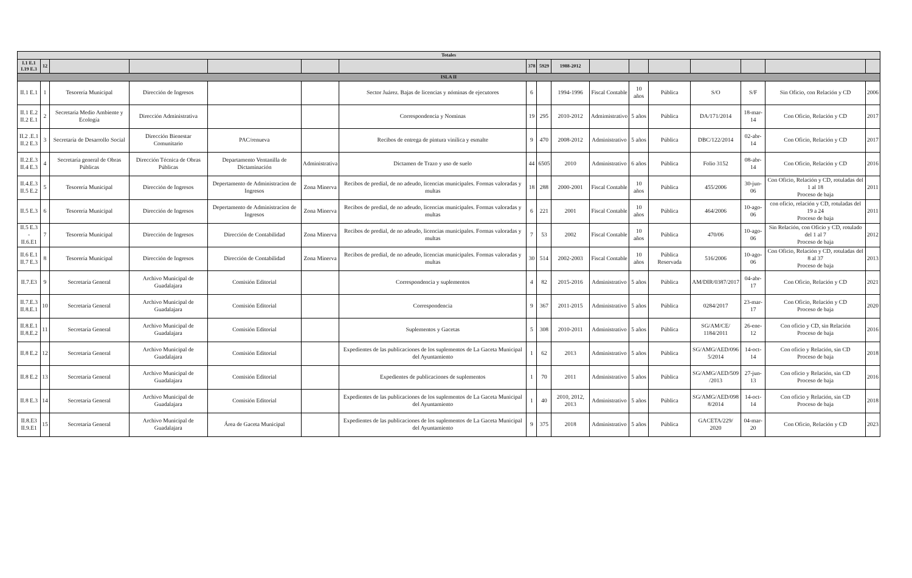| Totales | | | | | | | | | | | | | | | | |
| --- | --- | --- | --- | --- | --- | --- | --- | --- | --- | --- | --- | --- | --- | --- | --- | --- |
| I.1 E.1 I.19 E.3 | 12 | | | | | | 378 | 5929 | 1988-2012 | | | | | | | |
| ISLA II | | | | | | | | | | | | | | | | |
| II.1 E.1 | 1 | Tesorería Municipal | Dirección de Ingresos | | | Sector Juárez. Bajas de licencias y nóminas de ejecutores | 6 | | 1994-1996 | Fiscal Contable | 10 años | Pública | S/O | S/F | Sin Oficio, con Relación y CD | 2006 |
| II.1 E.2 II.2 E.1 | 2 | Secretaría Medio Ambiente y Ecología | Dirección Administrativa | | | Correspondencia y Nominas | 19 | 295 | 2010-2012 | Admimistrativo | 5 años | Pública | DA/171/2014 | 18-mar-14 | Con Oficio, Relación y CD | 2017 |
| II.2 .E.1 II.2 E.3 | 3 | Secretaría de Desarrollo Social | Dirección Bienestar Comunitario | PAC/renueva | | Recibos de entrega de pintura vinílica y esmalte | 9 | 470 | 2008-2012 | Administrativo | 5 años | Pública | DBC/122/2014 | 02-abr-14 | Con Oficio, Relación y CD | 2017 |
| II.2.E.3 II.4 E.3 | 4 | Secretaría general de Obras Públicas | Dirección Técnica de Obras Públicas | Departamento Ventanilla de Dictaminación | Administrativa | Dictamen de Trazo y uso de suelo | 44 | 6505 | 2010 | Administrativo | 6 años | Pública | Folio 3152 | 08-abr-14 | Con Oficio, Relación y CD | 2016 |
| II.4.E.3 II.5 E.2 | 5 | Tesorería Municipal | Dirección de Ingresos | Depertamento de Administracion de Ingresos | Zona Minerva | Recibos de predial, de no adeudo, licencias municipales. Formas valoradas y multas | 18 | 288 | 2000-2001 | Fiscal Contable | 10 años | Pública | 455/2006 | 30-jun-06 | Con Oficio, Relación y CD, rotuladas del 1 al 18 Proceso de baja | 2011 |
| II.5 E.3 | 6 | Tesorería Municipal | Dirección de Ingresos | Depertamento de Administracion de Ingresos | Zona Minerva | Recibos de predial, de no adeudo, licencias municipales. Formas valoradas y multas | 6 | 221 | 2001 | Fiscal Contable | 10 años | Pública | 464/2006 | 10-ago-06 | con oficio, relación y CD, rotuladas del 19 a 24 Proceso de baja | 2011 |
| II.5 E.3 - II.6.E1 | 7 | Tesorería Municipal | Dirección de Ingresos | Dirección de Contabilidad | Zona Minerva | Recibos de predial, de no adeudo, licencias municipales. Formas valoradas y multas | 7 | 53 | 2002 | Fiscal Contable | 10 años | Pública | 470/06 | 10-ago-06 | Sin Relación, con Oficio y CD, rotulado del 1 al 7 Proceso de baja | 2012 |
| II.6 E.1 II.7 E.3 | 8 | Tesorería Municipal | Dirección de Ingresos | Dirección de Contabilidad | Zona Minerva | Recibos de predial, de no adeudo, licencias municipales. Formas valoradas y multas | 30 | 514 | 2002-2003 | Fiscal Contable | 10 años | Pública Reservada | 516/2006 | 10-ago-06 | Con Oficio, Relación y CD, rotuladas del 8 al 37 Proceso de baja | 2013 |
| II.7.E3 | 9 | Secretaría General | Archivo Municipal de Guadalajara | Comisión Editorial | | Correspondencia y suplementos | 4 | 82 | 2015-2016 | Administrativo | 5 años | Pública | AM/DIR/0387/2017 | 04-abr-17 | Con Oficio, Relación y CD | 2021 |
| II.7.E.3 II.8.E.1 | 10 | Secretaría General | Archivo Municipal de Guadalajara | Comisión Editorial | | Correspondencia | 9 | 367 | 2011-2015 | Administrativo | 5 años | Pública | 0284/2017 | 23-mar-17 | Con Oficio, Relación y CD Proceso de baja | 2020 |
| II.8.E.1 II.8.E.2 | 11 | Secretaría General | Archivo Municipal de Guadalajara | Comisión Editorial | | Suplementos y Gacetas | 5 | 308 | 2010-2011 | Administrativo | 5 años | Pública | SG/AM/CE/ 1184/2011 | 26-ene-12 | Con oficio y CD, sin Relación Proceso de baja | 2016 |
| II.8 E.2 | 12 | Secretaría General | Archivo Municipal de Guadalajara | Comisión Editorial | | Expedientes de las publicaciones de los suplementos de La Gaceta Municipal del Ayuntamiento | 1 | 62 | 2013 | Administrativo | 5 años | Pública | SG/AMG/AED/096 5/2014 | 14-oct-14 | Con oficio y Relación, sin CD Proceso de baja | 2018 |
| II.8 E.2 | 13 | Secretaría General | Archivo Municipal de Guadalajara | Comisión Editorial | | Expedientes de publicaciones de suplementos | 1 | 70 | 2011 | Administrativo | 5 años | Pública | SG/AMG/AED/509 /2013 | 27-jun-13 | Con oficio y Relación, sin CD Proceso de baja | 2016 |
| II.8 E.3 | 14 | Secretaría General | Archivo Municipal de Guadalajara | Comisión Editorial | | Expedientes de las publicaciones de los suplementos de La Gaceta Municipal del Ayuntamiento | 1 | 40 | 2010, 2012, 2013 | Administrativo | 5 años | Pública | SG/AMG/AED/098 8/2014 | 14-oct-14 | Con oficio y Relación, sin CD Proceso de baja | 2018 |
| II.8.E3 II.9.E1 | 15 | Secretaría General | Archivo Municipal de Guadalajara | Área de Gaceta Municipal | | Expedientes de las publicaciones de los suplementos de La Gaceta Municipal del Ayuntamiento | 9 | 375 | 2018 | Administrativo | 5 años | Pública | GACETA/229/ 2020 | 04-mar-20 | Con Oficio, Relación y CD | 2023 |